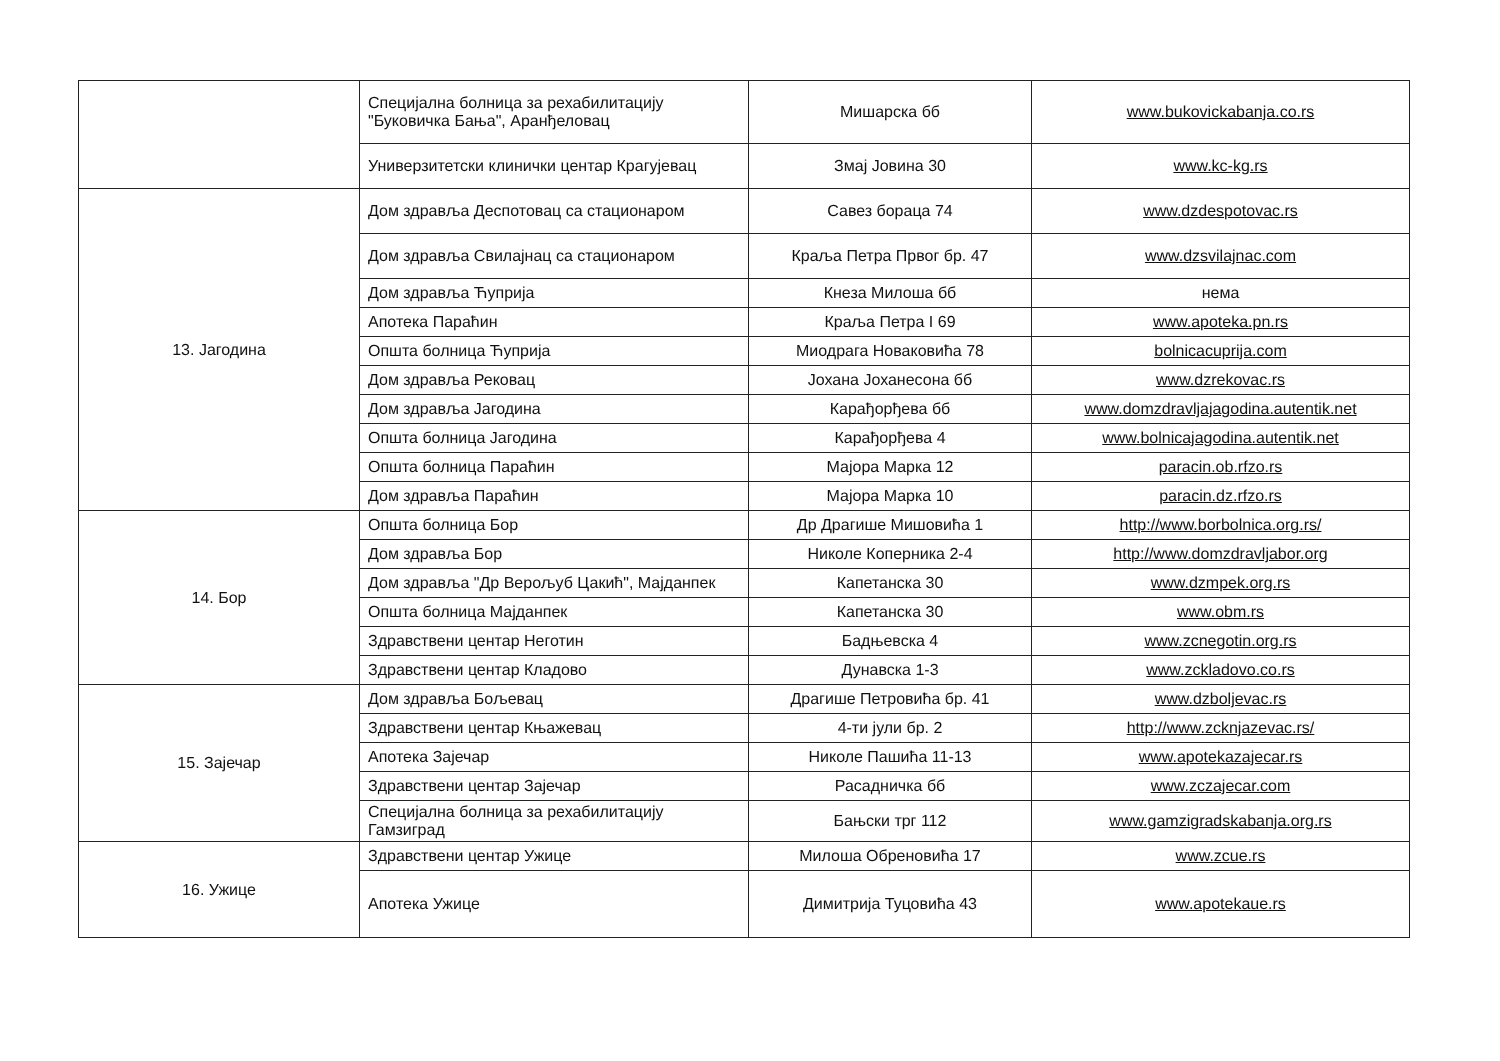| | Специјална болница за рехабилитацију "Буковичка Бања", Аранђеловац | Мишарска бб | www.bukovickabanja.co.rs |
| | Универзитетски клинички центар Крагујевац | Змај Јовина 30 | www.kc-kg.rs |
| 13. Јагодина | Дом здравља Деспотовац са стационаром | Савез бораца 74 | www.dzdespotovac.rs |
| | Дом здравља Свилајнац са стационаром | Краља Петра Првог бр. 47 | www.dzsvilajnac.com |
| | Дом здравља Ћуприја | Кнеза Милоша бб | нема |
| | Апотека Параћин | Краља Петра I 69 | www.apoteka.pn.rs |
| | Општа болница Ћуприја | Миодрага Новаковића 78 | bolnicacuprija.com |
| | Дом здравља Рековац | Јохана Јоханесона бб | www.dzrekovac.rs |
| | Дом здравља Јагодина | Карађорђева бб | www.domzdravljajagodina.autentik.net |
| | Општа болница Јагодина | Карађорђева 4 | www.bolnicajagodina.autentik.net |
| | Општа болница Параћин | Мајора Марка 12 | paracin.ob.rfzo.rs |
| | Дом здравља Параћин | Мајора Марка 10 | paracin.dz.rfzo.rs |
| 14. Бор | Општа болница Бор | Др Драгише Мишовића 1 | http://www.borbolnica.org.rs/ |
| | Дом здравља Бор | Николе Коперника 2-4 | http://www.domzdravljabor.org |
| | Дом здравља "Др Верољуб Цакић", Мајданпек | Капетанска 30 | www.dzmpek.org.rs |
| | Општа болница Мајданпек | Капетанска 30 | www.obm.rs |
| | Здравствени центар Неготин | Бадњевска 4 | www.zcnegotin.org.rs |
| | Здравствени центар Кладово | Дунавска 1-3 | www.zckladovo.co.rs |
| 15. Зајечар | Дом здравља Бољевац | Драгише Петровића бр. 41 | www.dzboljevac.rs |
| | Здравствени центар Књажевац | 4-ти јули бр. 2 | http://www.zcknjazevac.rs/ |
| | Апотека Зајечар | Николе Пашића 11-13 | www.apotekazajecar.rs |
| | Здравствени центар Зајечар | Расадничка бб | www.zczajecar.com |
| | Специјална болница за рехабилитацију Гамзиград | Бањски трг 112 | www.gamzigradskabanja.org.rs |
| 16. Ужице | Здравствени центар Ужице | Милоша Обреновића 17 | www.zcue.rs |
| | Апотека Ужице | Димитрија Туцовића 43 | www.apotekaue.rs |